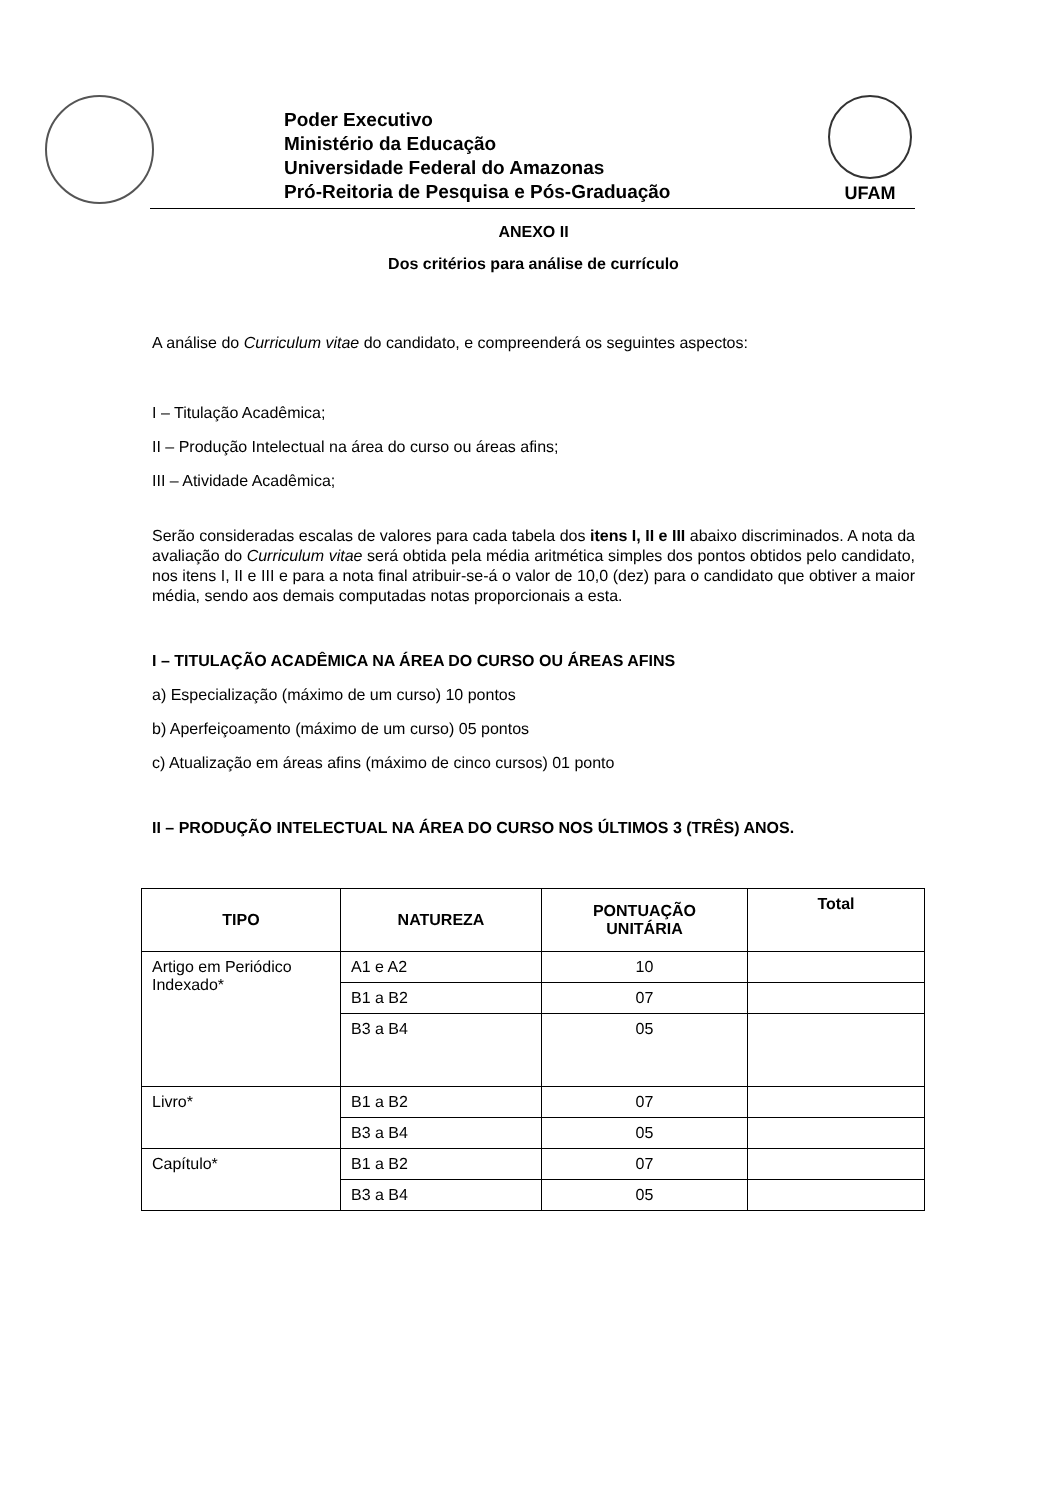Poder Executivo
Ministério da Educação
Universidade Federal do Amazonas
Pró-Reitoria de Pesquisa e Pós-Graduação
UFAM
ANEXO II
Dos critérios para análise de currículo
A análise do Curriculum vitae do candidato, e compreenderá os seguintes aspectos:
I – Titulação Acadêmica;
II – Produção Intelectual na área do curso ou áreas afins;
III – Atividade Acadêmica;
Serão consideradas escalas de valores para cada tabela dos itens I, II e III abaixo discriminados. A nota da avaliação do Curriculum vitae será obtida pela média aritmética simples dos pontos obtidos pelo candidato, nos itens I, II e III e para a nota final atribuir-se-á o valor de 10,0 (dez) para o candidato que obtiver a maior média, sendo aos demais computadas notas proporcionais a esta.
I – TITULAÇÃO ACADÊMICA NA ÁREA DO CURSO OU ÁREAS AFINS
a) Especialização (máximo de um curso) 10 pontos
b) Aperfeiçoamento (máximo de um curso) 05 pontos
c) Atualização em áreas afins (máximo de cinco cursos) 01 ponto
II – PRODUÇÃO INTELECTUAL NA ÁREA DO CURSO NOS ÚLTIMOS 3 (TRÊS) ANOS.
| TIPO | NATUREZA | PONTUAÇÃO UNITÁRIA | Total |
| --- | --- | --- | --- |
| Artigo em Periódico Indexado* | A1 e A2 | 10 | |
| | B1 a B2 | 07 | |
| | B3 a B4 | 05 | |
| Livro* | B1 a B2 | 07 | |
| | B3 a B4 | 05 | |
| Capítulo* | B1 a B2 | 07 | |
| | B3 a B4 | 05 | |